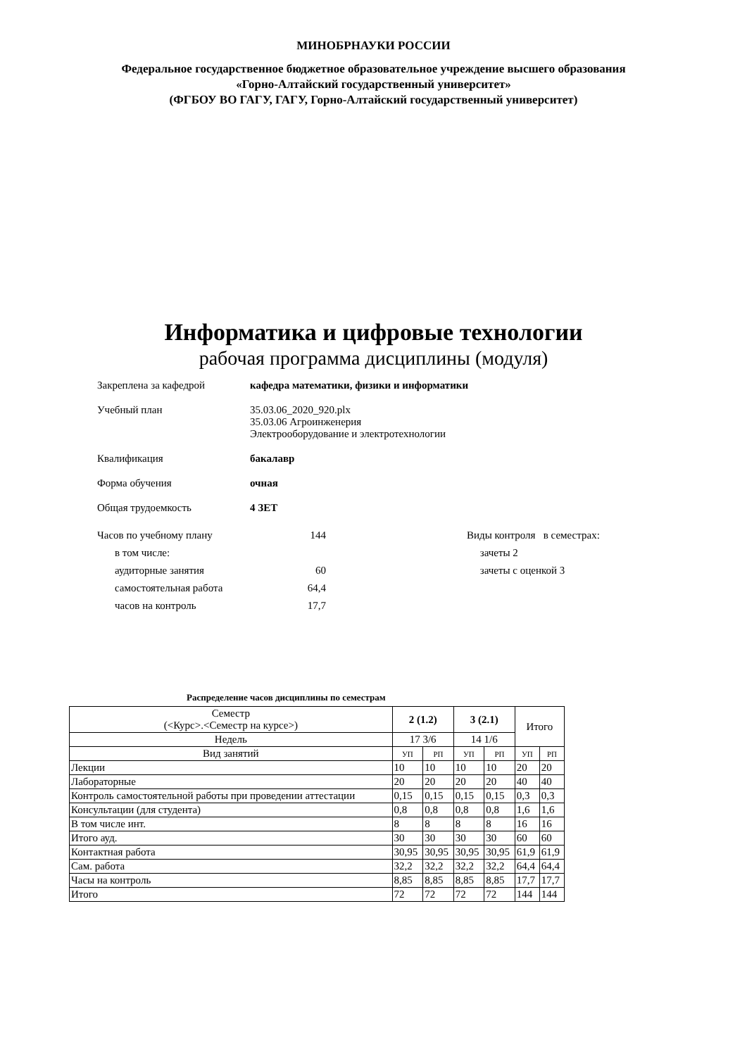МИНОБРНАУКИ РОССИИ
Федеральное государственное бюджетное образовательное учреждение высшего образования
«Горно-Алтайский государственный университет»
(ФГБОУ ВО ГАГУ, ГАГУ, Горно-Алтайский государственный университет)
Информатика и цифровые технологии
рабочая программа дисциплины (модуля)
Закреплена за кафедрой кафедра математики, физики и информатики
Учебный план 35.03.06_2020_920.plx
35.03.06 Агроинженерия
Электрооборудование и электротехнологии
Квалификация бакалавр
Форма обучения очная
Общая трудоемкость 4 ЗЕТ
Часов по учебному плану 144
в том числе:
аудиторные занятия 60
самостоятельная работа 64,4
часов на контроль 17,7
Виды контроля в семестрах:
зачеты 2
зачеты с оценкой 3
Распределение часов дисциплины по семестрам
| Семестр (<Курс>.<Семестр на курсе>) | 2 (1.2) | | 3 (2.1) | | Итого | |
| --- | --- | --- | --- | --- | --- | --- |
| Недель | 17 3/6 | | 14 1/6 | | | |
| Вид занятий | УП | РП | УП | РП | УП | РП |
| Лекции | 10 | 10 | 10 | 10 | 20 | 20 |
| Лабораторные | 20 | 20 | 20 | 20 | 40 | 40 |
| Контроль самостоятельной работы при проведении аттестации | 0,15 | 0,15 | 0,15 | 0,15 | 0,3 | 0,3 |
| Консультации (для студента) | 0,8 | 0,8 | 0,8 | 0,8 | 1,6 | 1,6 |
| В том числе инт. | 8 | 8 | 8 | 8 | 16 | 16 |
| Итого ауд. | 30 | 30 | 30 | 30 | 60 | 60 |
| Контактная работа | 30,95 | 30,95 | 30,95 | 30,95 | 61,9 | 61,9 |
| Сам. работа | 32,2 | 32,2 | 32,2 | 32,2 | 64,4 | 64,4 |
| Часы на контроль | 8,85 | 8,85 | 8,85 | 8,85 | 17,7 | 17,7 |
| Итого | 72 | 72 | 72 | 72 | 144 | 144 |